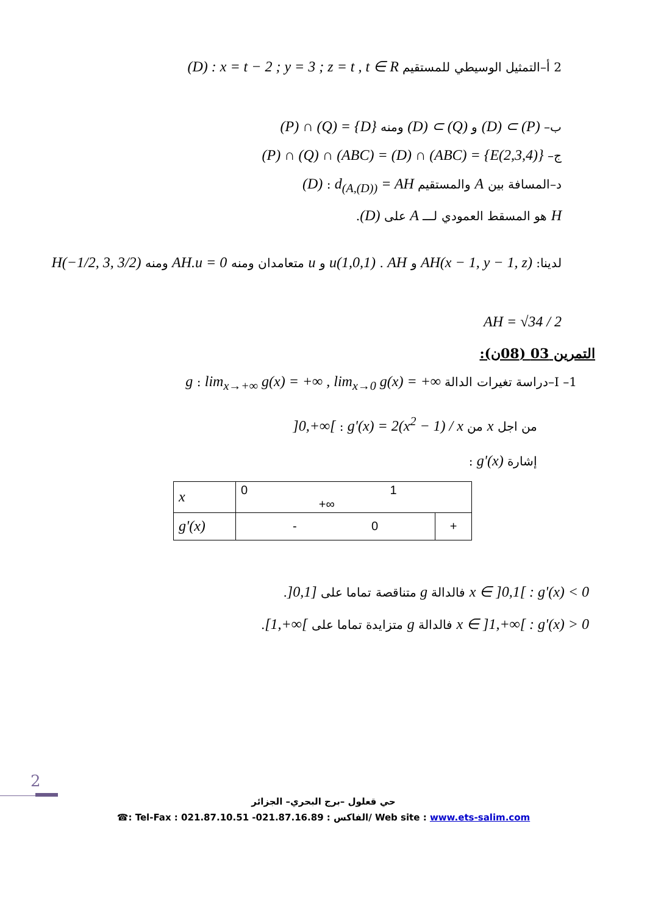2 أ–التمثيل الوسيطي للمستقيم (D) : x = t − 2 ; y = 3 ; z = t , t ∈ R
ب– (D) ⊂ (P) و (D) ⊂ (Q) ومنه (P) ∩ (Q) = {D}
ج– (P) ∩ (Q) ∩ (ABC) = (D) ∩ (ABC) = {E(2,3,4)}
د–المسافة بين A والمستقيم (D) : d<sub>(A,(D))</sub> = AH
H هو المسقط العمودي لـــ A على (D).
لدينا: AH(x − 1, y − 1, z) و u(1,0,1) . AH و u متعامدان ومنه AH.u = 0 ومنه H(−1/2, 3, 3/2)
AH = √34 / 2
التمرين 03 (08ن):
I –1–دراسة تغيرات الدالة g : lim<sub>x→+∞</sub> g(x) = +∞ , lim<sub>x→0</sub> g(x) = +∞
من اجل x من ]0,+∞[ : g'(x) = 2(x<sup>2</sup> − 1) / x
إشارة g'(x) :
| x | 0 1 +∞ | |
| g'(x) | - 0 | + |
x ∈ ]0,1[ : g'(x) < 0 فالدالة g متناقصة تماما على ]0,1].
x ∈ ]1,+∞[ : g'(x) > 0 فالدالة g متزايدة تماما على [1,+∞[.
2
حي قعلول –برج البحري– الجزائر
☎: Tel-Fax : 021.87.10.51 -الفاكس : 021.87.16.89/ Web site : www.ets-salim.com